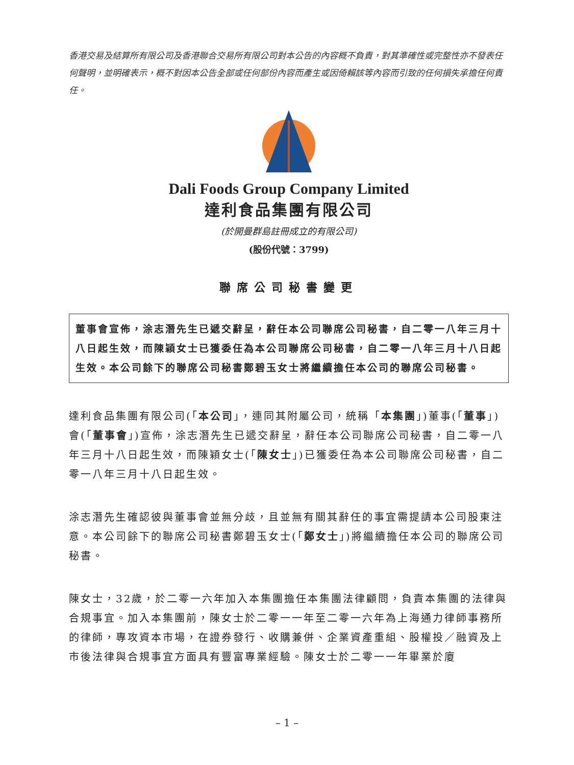香港交易及結算所有限公司及香港聯合交易所有限公司對本公告的內容概不負責，對其準確性或完整性亦不發表任何聲明，並明確表示，概不對因本公告全部或任何部份內容而產生或因倚賴該等內容而引致的任何損失承擔任何責任。
Dali Foods Group Company Limited
達利食品集團有限公司
(於開曼群島註冊成立的有限公司)
(股份代號：3799)
聯席公司秘書變更
董事會宣佈，涂志潛先生已遞交辭呈，辭任本公司聯席公司秘書，自二零一八年三月十八日起生效，而陳穎女士已獲委任為本公司聯席公司秘書，自二零一八年三月十八日起生效。本公司餘下的聯席公司秘書鄭碧玉女士將繼續擔任本公司的聯席公司秘書。
達利食品集團有限公司(「本公司」，連同其附屬公司，統稱「本集團」)董事(「董事」)會(「董事會」)宣佈，涂志潛先生已遞交辭呈，辭任本公司聯席公司秘書，自二零一八年三月十八日起生效，而陳穎女士(「陳女士」)已獲委任為本公司聯席公司秘書，自二零一八年三月十八日起生效。
涂志潛先生確認彼與董事會並無分歧，且並無有關其辭任的事宜需提請本公司股東注意。本公司餘下的聯席公司秘書鄭碧玉女士(「鄭女士」)將繼續擔任本公司的聯席公司秘書。
陳女士，32歲，於二零一六年加入本集團擔任本集團法律顧問，負責本集團的法律與合規事宜。加入本集團前，陳女士於二零一一年至二零一六年為上海通力律師事務所的律師，專攻資本市場，在證券發行、收購兼併、企業資產重組、股權投／融資及上市後法律與合規事宜方面具有豐富專業經驗。陳女士於二零一一年畢業於廈
– 1 –